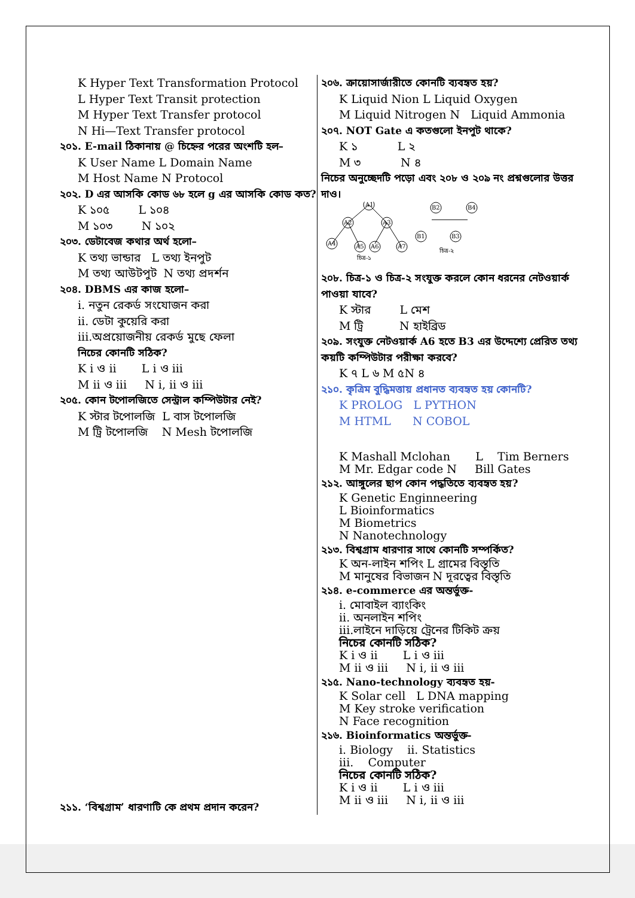K Hyper Text Transformation Protocol
L Hyper Text Transit protection
M Hyper Text Transfer protocol
N Hi—Text Transfer protocol
২০১. E-mail ঠিকানায় @ চিহ্নের পরের অংশটি হল–
K User Name L Domain Name
M Host Name N Protocol
২০২. D এর আসকি কোড ৬৮ হলে g এর আসকি কোড কত?
K ১০৫ L ১০৪
M ১০৩ N ১০২
২০৩. ডেটাবেজ কথার অর্থ হলো–
K তথ্য ভান্ডার L তথ্য ইনপুট
M তথ্য আউটপুট N তথ্য প্রদর্শন
২০৪. DBMS এর কাজ হলো–
i. নতুন রেকর্ড সংযোজন করা
ii. ডেটা কুয়েরি করা
iii.অপ্রয়োজনীয় রেকর্ড মুছে ফেলা
নিচের কোনটি সঠিক?
K i ও ii L i ও iii
M ii ও iii N i, ii ও iii
২০৫. কোন টপোলজিতে সেন্ট্রাল কম্পিউটার নেই?
K স্টার টপোলজি L বাস টপোলজি
M ট্রি টপোলজি N Mesh টপোলজি
২১১. ‘বিশ্বগ্রাম’ ধারণাটি কে প্রথম প্রদান করেন?
২০৬. ক্রায়োসার্জারীতে কোনটি ব্যবহৃত হয়?
K Liquid Nion L Liquid Oxygen
M Liquid Nitrogen N Liquid Ammonia
২০৭. NOT Gate এ কতগুলো ইনপুট থাকে?
K ১ L ২
M ৩ N ৪
নিচের অনুচ্ছেদটি পড়ো এবং ২০৮ ও ২০৯ নং প্রশ্নগুলোর উত্তর দাও।
A1
A2
A3
A4
A5
A6
A7
B2
B4
B1
B3
চিত্র-১
চিত্র-২
২০৮. চিত্র-১ ও চিত্র-২ সংযুক্ত করলে কোন ধরনের নেটওয়ার্ক পাওয়া যাবে?
K স্টার L মেশ
M ট্রি N হাইব্রিড
২০৯. সংযুক্ত নেটওয়ার্ক A6 হতে B3 এর উদ্দেশ্যে প্রেরিত তথ্য কয়টি কম্পিউটার পরীক্ষা করবে?
K ৭ L ৬ M ৫N ৪
২১০. কৃত্রিম বুদ্ধিমত্তায় প্রধানত ব্যবহৃত হয় কোনটি?
K PROLOG L PYTHON
M HTML N COBOL
K Mashall Mclohan L Tim Berners
M Mr. Edgar code N Bill Gates
২১২. আঙ্গুলের ছাপ কোন পদ্ধতিতে ব্যবহৃত হয়?
K Genetic Enginneering
L Bioinformatics
M Biometrics
N Nanotechnology
২১৩. বিশ্বগ্রাম ধারণার সাথে কোনটি সম্পর্কিত?
K অন-লাইন শপিং L গ্রামের বিস্তৃতি
M মানুষের বিভাজন N দূরত্বের বিস্তৃতি
২১৪. e-commerce এর অন্তর্ভুক্ত-
i. মোবাইল ব্যাংকিং
ii. অনলাইন শপিং
iii.লাইনে দাড়িয়ে ট্রেনের টিকিট ক্রয়
নিচের কোনটি সঠিক?
K i ও ii L i ও iii
M ii ও iii N i, ii ও iii
২১৫. Nano-technology ব্যবহৃত হয়-
K Solar cell L DNA mapping
M Key stroke verification
N Face recognition
২১৬. Bioinformatics অন্তর্ভুক্ত-
i. Biology ii. Statistics
iii. Computer
নিচের কোনটি সঠিক?
K i ও ii L i ও iii
M ii ও iii N i, ii ও iii